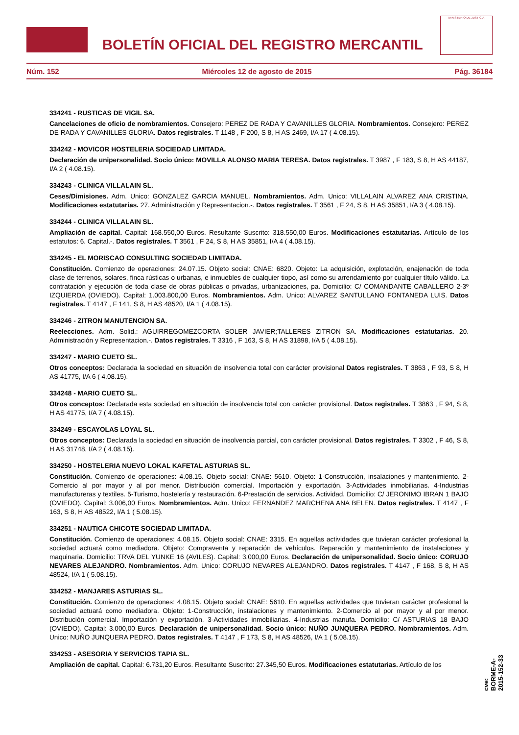BOLETÍN OFICIAL DEL REGISTRO MERCANTIL
MINISTERIO DE JUSTICIA
Núm. 152 Miércoles 12 de agosto de 2015 Pág. 36184
334241 - RUSTICAS DE VIGIL SA.
Cancelaciones de oficio de nombramientos. Consejero: PEREZ DE RADA Y CAVANILLES GLORIA. Nombramientos. Consejero: PEREZ DE RADA Y CAVANILLES GLORIA. Datos registrales. T 1148 , F 200, S 8, H AS 2469, I/A 17 ( 4.08.15).
334242 - MOVICOR HOSTELERIA SOCIEDAD LIMITADA.
Declaración de unipersonalidad. Socio único: MOVILLA ALONSO MARIA TERESA. Datos registrales. T 3987 , F 183, S 8, H AS 44187, I/A 2 ( 4.08.15).
334243 - CLINICA VILLALAIN SL.
Ceses/Dimisiones. Adm. Unico: GONZALEZ GARCIA MANUEL. Nombramientos. Adm. Unico: VILLALAIN ALVAREZ ANA CRISTINA. Modificaciones estatutarias. 27. Administración y Representacion.-. Datos registrales. T 3561 , F 24, S 8, H AS 35851, I/A 3 ( 4.08.15).
334244 - CLINICA VILLALAIN SL.
Ampliación de capital. Capital: 168.550,00 Euros. Resultante Suscrito: 318.550,00 Euros. Modificaciones estatutarias. Artículo de los estatutos: 6. Capital.-. Datos registrales. T 3561 , F 24, S 8, H AS 35851, I/A 4 ( 4.08.15).
334245 - EL MORISCAO CONSULTING SOCIEDAD LIMITADA.
Constitución. Comienzo de operaciones: 24.07.15. Objeto social: CNAE: 6820. Objeto: La adquisición, explotación, enajenación de toda clase de terrenos, solares, finca rústicas o urbanas, e inmuebles de cualquier tiopo, así como su arrendamiento por cualquier título válido. La contratación y ejecución de toda clase de obras públicas o privadas, urbanizaciones, pa. Domicilio: C/ COMANDANTE CABALLERO 2-3º IZQUIERDA (OVIEDO). Capital: 1.003.800,00 Euros. Nombramientos. Adm. Unico: ALVAREZ SANTULLANO FONTANEDA LUIS. Datos registrales. T 4147 , F 141, S 8, H AS 48520, I/A 1 ( 4.08.15).
334246 - ZITRON MANUTENCION SA.
Reelecciones. Adm. Solid.: AGUIRREGOMEZCORTA SOLER JAVIER;TALLERES ZITRON SA. Modificaciones estatutarias. 20. Administración y Representacion.-. Datos registrales. T 3316 , F 163, S 8, H AS 31898, I/A 5 ( 4.08.15).
334247 - MARIO CUETO SL.
Otros conceptos: Declarada la sociedad en situación de insolvencia total con carácter provisional Datos registrales. T 3863 , F 93, S 8, H AS 41775, I/A 6 ( 4.08.15).
334248 - MARIO CUETO SL.
Otros conceptos: Declarada esta sociedad en situación de insolvencia total con carácter provisional. Datos registrales. T 3863 , F 94, S 8, H AS 41775, I/A 7 ( 4.08.15).
334249 - ESCAYOLAS LOYAL SL.
Otros conceptos: Declarada la sociedad en situación de insolvencia parcial, con carácter provisional. Datos registrales. T 3302 , F 46, S 8, H AS 31748, I/A 2 ( 4.08.15).
334250 - HOSTELERIA NUEVO LOKAL KAFETAL ASTURIAS SL.
Constitución. Comienzo de operaciones: 4.08.15. Objeto social: CNAE: 5610. Objeto: 1-Construcción, insalaciones y mantenimiento. 2-Comercio al por mayor y al por menor. Distribución comercial. Importación y exportación. 3-Actividades inmobiliarias. 4-Industrias manufactureras y textiles. 5-Turismo, hostelería y restauración. 6-Prestación de servicios. Actividad. Domicilio: C/ JERONIMO IBRAN 1 BAJO (OVIEDO). Capital: 3.006,00 Euros. Nombramientos. Adm. Unico: FERNANDEZ MARCHENA ANA BELEN. Datos registrales. T 4147 , F 163, S 8, H AS 48522, I/A 1 ( 5.08.15).
334251 - NAUTICA CHICOTE SOCIEDAD LIMITADA.
Constitución. Comienzo de operaciones: 4.08.15. Objeto social: CNAE: 3315. En aquellas actividades que tuvieran carácter profesional la sociedad actuará como mediadora. Objeto: Compraventa y reparación de vehículos. Reparación y mantenimiento de instalaciones y maquinaria. Domicilio: TRVA DEL YUNKE 16 (AVILES). Capital: 3.000,00 Euros. Declaración de unipersonalidad. Socio único: CORUJO NEVARES ALEJANDRO. Nombramientos. Adm. Unico: CORUJO NEVARES ALEJANDRO. Datos registrales. T 4147 , F 168, S 8, H AS 48524, I/A 1 ( 5.08.15).
334252 - MANJARES ASTURIAS SL.
Constitución. Comienzo de operaciones: 4.08.15. Objeto social: CNAE: 5610. En aquellas actividades que tuvieran carácter profesional la sociedad actuará como mediadora. Objeto: 1-Construcción, instalaciones y mantenimiento. 2-Comercio al por mayor y al por menor. Distribución comercial. Importación y exportación. 3-Actividades inmobiliarias. 4-Industrias manufa. Domicilio: C/ ASTURIAS 18 BAJO (OVIEDO). Capital: 3.000,00 Euros. Declaración de unipersonalidad. Socio único: NUÑO JUNQUERA PEDRO. Nombramientos. Adm. Unico: NUÑO JUNQUERA PEDRO. Datos registrales. T 4147 , F 173, S 8, H AS 48526, I/A 1 ( 5.08.15).
334253 - ASESORIA Y SERVICIOS TAPIA SL.
Ampliación de capital. Capital: 6.731,20 Euros. Resultante Suscrito: 27.345,50 Euros. Modificaciones estatutarias. Artículo de los
cve: BORME-A-2015-152-33